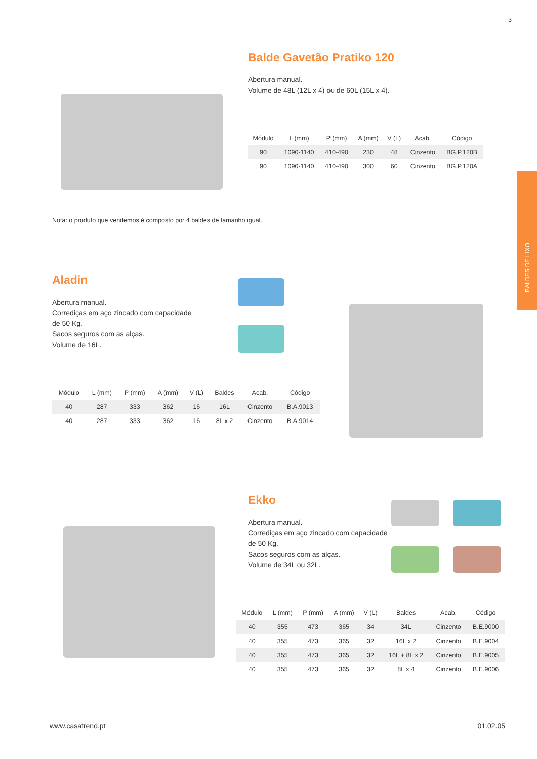3
BALDES DE LIXO
Balde Gavetão Pratiko 120
Abertura manual.
Volume de 48L (12L x 4) ou de 60L (15L x 4).
| Módulo | L (mm) | P (mm) | A (mm) | V (L) | Acab. | Código |
| --- | --- | --- | --- | --- | --- | --- |
| 90 | 1090-1140 | 410-490 | 230 | 48 | Cinzento | BG.P.120B |
| 90 | 1090-1140 | 410-490 | 300 | 60 | Cinzento | BG.P.120A |
Nota: o produto que vendemos é composto por 4 baldes de tamanho igual.
Aladin
Abertura manual.
Corrediças em aço zincado com capacidade
de 50 Kg.
Sacos seguros com as alças.
Volume de 16L.
| Módulo | L (mm) | P (mm) | A (mm) | V (L) | Baldes | Acab. | Código |
| --- | --- | --- | --- | --- | --- | --- | --- |
| 40 | 287 | 333 | 362 | 16 | 16L | Cinzento | B.A.9013 |
| 40 | 287 | 333 | 362 | 16 | 8L x 2 | Cinzento | B.A.9014 |
Ekko
Abertura manual.
Corrediças em aço zincado com capacidade
de 50 Kg.
Sacos seguros com as alças.
Volume de 34L ou 32L.
| Módulo | L (mm) | P (mm) | A (mm) | V (L) | Baldes | Acab. | Código |
| --- | --- | --- | --- | --- | --- | --- | --- |
| 40 | 355 | 473 | 365 | 34 | 34L | Cinzento | B.E.9000 |
| 40 | 355 | 473 | 365 | 32 | 16L x 2 | Cinzento | B.E.9004 |
| 40 | 355 | 473 | 365 | 32 | 16L + 8L x 2 | Cinzento | B.E.9005 |
| 40 | 355 | 473 | 365 | 32 | 8L x 4 | Cinzento | B.E.9006 |
www.casatrend.pt 01.02.05